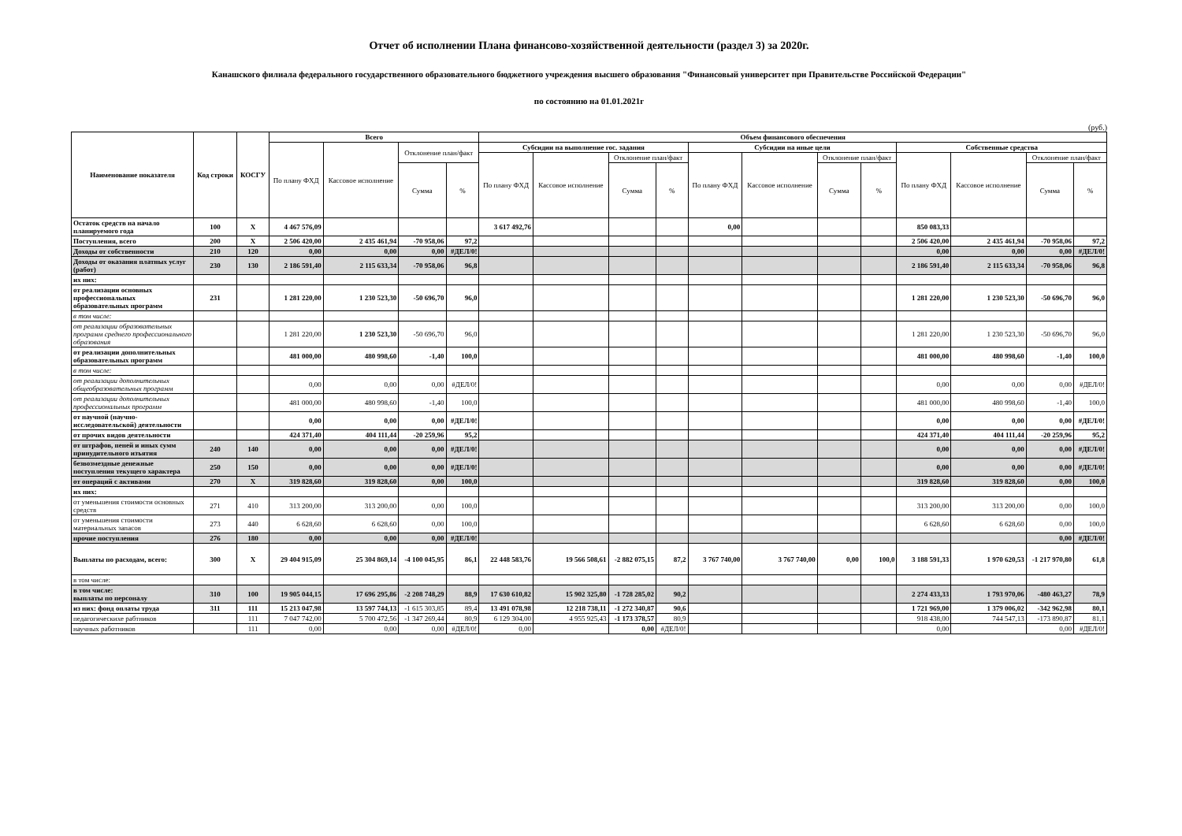Отчет об исполнении Плана финансово-хозяйственной деятельности (раздел 3) за 2020г.
Канашского филиала федерального государственного образовательного бюджетного учреждения высшего образования "Финансовый университет при Правительстве Российской Федерации"
по состоянию на 01.01.2021г
(руб.)
| Наименование показателя | Код строки | КОСГУ | Всего | | | | Объем финансового обеспечения | | | | | | | | | | | |
| --- | --- | --- | --- | --- | --- | --- | --- | --- | --- | --- | --- | --- | --- | --- | --- | --- | --- | --- |
| | | | По плану ФХД | Кассовое исполнение | Отклонение план/факт | | Субсидии на выполнение гос. задания | | | | Субсидии на иные цели | | | | Собственные средства | | | |
| | | | | | | | По плану ФХД | Кассовое исполнение | Отклонение план/факт | | По плану ФХД | Кассовое исполнение | Отклонение план/факт | | По плану ФХД | Кассовое исполнение | Отклонение план/факт | |
| | | | | | Сумма | % | | | Сумма | % | | | Сумма | % | | | Сумма | % |
| Остаток средств на начало планируемого года | 100 | X | 4 467 576,09 | | | | 3 617 492,76 | | | | 0,00 | | | | 850 083,33 | | | |
| Поступления, всего | 200 | X | 2 506 420,00 | 2 435 461,94 | -70 958,06 | 97,2 | | | | | | | | | 2 506 420,00 | 2 435 461,94 | -70 958,06 | 97,2 |
| Доходы от собственности | 210 | 120 | 0,00 | 0,00 | 0,00 | #ДЕЛ/0! | | | | | | | | | 0,00 | 0,00 | 0,00 | #ДЕЛ/0! |
| Доходы от оказания платных услуг (работ) | 230 | 130 | 2 186 591,40 | 2 115 633,34 | -70 958,06 | 96,8 | | | | | | | | | 2 186 591,40 | 2 115 633,34 | -70 958,06 | 96,8 |
| их них: | | | | | | | | | | | | | | | | | | |
| от реализации основных профессиональных образовательных программ | 231 | | 1 281 220,00 | 1 230 523,30 | -50 696,70 | 96,0 | | | | | | | | | 1 281 220,00 | 1 230 523,30 | -50 696,70 | 96,0 |
| в том числе: | | | | | | | | | | | | | | | | | | |
| от реализации образовательных программ среднего профессионального образования | | | 1 281 220,00 | 1 230 523,30 | -50 696,70 | 96,0 | | | | | | | | | 1 281 220,00 | 1 230 523,30 | -50 696,70 | 96,0 |
| от реализации дополнительных образовательных программ | | | 481 000,00 | 480 998,60 | -1,40 | 100,0 | | | | | | | | | 481 000,00 | 480 998,60 | -1,40 | 100,0 |
| в том числе: | | | | | | | | | | | | | | | | | | |
| от реализации дополнительных общеобразовательных программ | | | 0,00 | 0,00 | 0,00 | #ДЕЛ/0! | | | | | | | | | 0,00 | 0,00 | 0,00 | #ДЕЛ/0! |
| от реализации дополнительных профессиональных программ | | | 481 000,00 | 480 998,60 | -1,40 | 100,0 | | | | | | | | | 481 000,00 | 480 998,60 | -1,40 | 100,0 |
| от научной (научно-исследовательской) деятельности | | | 0,00 | 0,00 | 0,00 | #ДЕЛ/0! | | | | | | | | | 0,00 | 0,00 | 0,00 | #ДЕЛ/0! |
| от прочих видов деятельности | | | 424 371,40 | 404 111,44 | -20 259,96 | 95,2 | | | | | | | | | 424 371,40 | 404 111,44 | -20 259,96 | 95,2 |
| от штрафов, пеней и иных сумм принудительного изъятия | 240 | 140 | 0,00 | 0,00 | 0,00 | #ДЕЛ/0! | | | | | | | | | 0,00 | 0,00 | 0,00 | #ДЕЛ/0! |
| безвозмездные денежные поступления текущего характера | 250 | 150 | 0,00 | 0,00 | 0,00 | #ДЕЛ/0! | | | | | | | | | 0,00 | 0,00 | 0,00 | #ДЕЛ/0! |
| от операций с активами | 270 | X | 319 828,60 | 319 828,60 | 0,00 | 100,0 | | | | | | | | | 319 828,60 | 319 828,60 | 0,00 | 100,0 |
| их них: | | | | | | | | | | | | | | | | | | |
| от уменьшения стоимости основных средств | 271 | 410 | 313 200,00 | 313 200,00 | 0,00 | 100,0 | | | | | | | | | 313 200,00 | 313 200,00 | 0,00 | 100,0 |
| от уменьшения стоимости материальных запасов | 273 | 440 | 6 628,60 | 6 628,60 | 0,00 | 100,0 | | | | | | | | | 6 628,60 | 6 628,60 | 0,00 | 100,0 |
| прочие поступления | 276 | 180 | 0,00 | 0,00 | 0,00 | #ДЕЛ/0! | | | | | | | | | | | 0,00 | #ДЕЛ/0! |
| Выплаты по расходам, всего: | 300 | X | 29 404 915,09 | 25 304 869,14 | -4 100 045,95 | 86,1 | 22 448 583,76 | 19 566 508,61 | -2 882 075,15 | 87,2 | 3 767 740,00 | 3 767 740,00 | 0,00 | 100,0 | 3 188 591,33 | 1 970 620,53 | -1 217 970,80 | 61,8 |
| в том числе: | | | | | | | | | | | | | | | | | | |
| в том числе: выплаты по персоналу | 310 | 100 | 19 905 044,15 | 17 696 295,86 | -2 208 748,29 | 88,9 | 17 630 610,82 | 15 902 325,80 | -1 728 285,02 | 90,2 | | | | | 2 274 433,33 | 1 793 970,06 | -480 463,27 | 78,9 |
| из них: фонд оплаты труда | 311 | 111 | 15 213 047,98 | 13 597 744,13 | -1 615 303,85 | 89,4 | 13 491 078,98 | 12 218 738,11 | -1 272 340,87 | 90,6 | | | | | 1 721 969,00 | 1 379 006,02 | -342 962,98 | 80,1 |
| педагогическихе рабтников | | 111 | 7 047 742,00 | 5 700 472,56 | -1 347 269,44 | 80,9 | 6 129 304,00 | 4 955 925,43 | -1 173 378,57 | 80,9 | | | | | 918 438,00 | 744 547,13 | -173 890,87 | 81,1 |
| научных работников | | 111 | 0,00 | 0,00 | 0,00 | #ДЕЛ/0! | 0,00 | | 0,00 | #ДЕЛ/0! | | | | | 0,00 | | 0,00 | #ДЕЛ/0! |